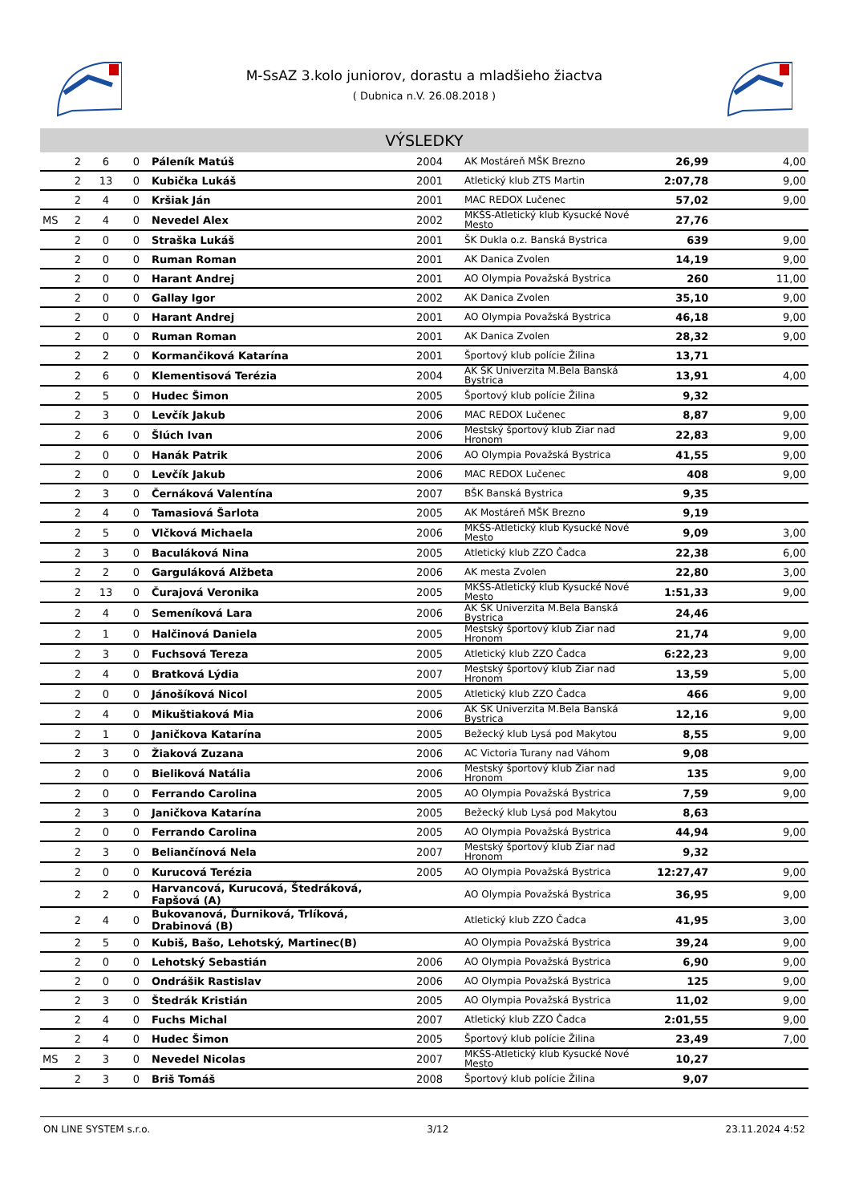M-SsAZ 3.kolo juniorov, dorastu a mladšieho žiactva
( Dubnica n.V. 26.08.2018 )
VÝSLEDKY
| | 2 | 6 | 0 | Páleník Matúš | 2004 | AK Mostáreň MŠK Brezno | 26,99 | 4,00 |
| | 2 | 13 | 0 | Kubička Lukáš | 2001 | Atletický klub ZTS Martin | 2:07,78 | 9,00 |
| | 2 | 4 | 0 | Kršiak Ján | 2001 | MAC REDOX Lučenec | 57,02 | 9,00 |
| MS | 2 | 4 | 0 | Nevedel Alex | 2002 | MKŠS-Atletický klub Kysucké Nové Mesto | 27,76 | |
| | 2 | 0 | 0 | Straška Lukáš | 2001 | ŠK Dukla o.z. Banská Bystrica | 639 | 9,00 |
| | 2 | 0 | 0 | Ruman Roman | 2001 | AK Danica Zvolen | 14,19 | 9,00 |
| | 2 | 0 | 0 | Harant Andrej | 2001 | AO Olympia Považská Bystrica | 260 | 11,00 |
| | 2 | 0 | 0 | Gallay Igor | 2002 | AK Danica Zvolen | 35,10 | 9,00 |
| | 2 | 0 | 0 | Harant Andrej | 2001 | AO Olympia Považská Bystrica | 46,18 | 9,00 |
| | 2 | 0 | 0 | Ruman Roman | 2001 | AK Danica Zvolen | 28,32 | 9,00 |
| | 2 | 2 | 0 | Kormančiková Katarína | 2001 | Športový klub polície Žilina | 13,71 | |
| | 2 | 6 | 0 | Klementisová Terézia | 2004 | AK ŠK Univerzita M.Bela Banská Bystrica | 13,91 | 4,00 |
| | 2 | 5 | 0 | Hudec Šimon | 2005 | Športový klub polície Žilina | 9,32 | |
| | 2 | 3 | 0 | Levčík Jakub | 2006 | MAC REDOX Lučenec | 8,87 | 9,00 |
| | 2 | 6 | 0 | Šlúch Ivan | 2006 | Mestský športový klub Žiar nad Hronom | 22,83 | 9,00 |
| | 2 | 0 | 0 | Hanák Patrik | 2006 | AO Olympia Považská Bystrica | 41,55 | 9,00 |
| | 2 | 0 | 0 | Levčík Jakub | 2006 | MAC REDOX Lučenec | 408 | 9,00 |
| | 2 | 3 | 0 | Černáková Valentína | 2007 | BŠK Banská Bystrica | 9,35 | |
| | 2 | 4 | 0 | Tamasiová Šarlota | 2005 | AK Mostáreň MŠK Brezno | 9,19 | |
| | 2 | 5 | 0 | Vlčková Michaela | 2006 | MKŠS-Atletický klub Kysucké Nové Mesto | 9,09 | 3,00 |
| | 2 | 3 | 0 | Baculáková Nina | 2005 | Atletický klub ZZO Čadca | 22,38 | 6,00 |
| | 2 | 2 | 0 | Garguláková Alžbeta | 2006 | AK mesta Zvolen | 22,80 | 3,00 |
| | 2 | 13 | 0 | Čurajová Veronika | 2005 | MKŠS-Atletický klub Kysucké Nové Mesto | 1:51,33 | 9,00 |
| | 2 | 4 | 0 | Semeníková Lara | 2006 | AK ŠK Univerzita M.Bela Banská Bystrica | 24,46 | |
| | 2 | 1 | 0 | Halčinová Daniela | 2005 | Mestský športový klub Žiar nad Hronom | 21,74 | 9,00 |
| | 2 | 3 | 0 | Fuchsová Tereza | 2005 | Atletický klub ZZO Čadca | 6:22,23 | 9,00 |
| | 2 | 4 | 0 | Bratková Lýdia | 2007 | Mestský športový klub Žiar nad Hronom | 13,59 | 5,00 |
| | 2 | 0 | 0 | Jánošíková Nicol | 2005 | Atletický klub ZZO Čadca | 466 | 9,00 |
| | 2 | 4 | 0 | Mikuštiaková Mia | 2006 | AK ŠK Univerzita M.Bela Banská Bystrica | 12,16 | 9,00 |
| | 2 | 1 | 0 | Janičkova Katarína | 2005 | Bežecký klub Lysá pod Makytou | 8,55 | 9,00 |
| | 2 | 3 | 0 | Žiaková Zuzana | 2006 | AC Victoria Turany nad Váhom | 9,08 | |
| | 2 | 0 | 0 | Bieliková Natália | 2006 | Mestský športový klub Žiar nad Hronom | 135 | 9,00 |
| | 2 | 0 | 0 | Ferrando Carolina | 2005 | AO Olympia Považská Bystrica | 7,59 | 9,00 |
| | 2 | 3 | 0 | Janičkova Katarína | 2005 | Bežecký klub Lysá pod Makytou | 8,63 | |
| | 2 | 0 | 0 | Ferrando Carolina | 2005 | AO Olympia Považská Bystrica | 44,94 | 9,00 |
| | 2 | 3 | 0 | Beliančínová Nela | 2007 | Mestský športový klub Žiar nad Hronom | 9,32 | |
| | 2 | 0 | 0 | Kurucová Terézia | 2005 | AO Olympia Považská Bystrica | 12:27,47 | 9,00 |
| | 2 | 2 | 0 | Harvancová, Kurucová, Štedráková, Fapšová (A) | | AO Olympia Považská Bystrica | 36,95 | 9,00 |
| | 2 | 4 | 0 | Bukovanová, Ďurniková, Trlíková, Drabinová (B) | | Atletický klub ZZO Čadca | 41,95 | 3,00 |
| | 2 | 5 | 0 | Kubiš, Bašo, Lehotský, Martinec(B) | | AO Olympia Považská Bystrica | 39,24 | 9,00 |
| | 2 | 0 | 0 | Lehotský Sebastián | 2006 | AO Olympia Považská Bystrica | 6,90 | 9,00 |
| | 2 | 0 | 0 | Ondrášik Rastislav | 2006 | AO Olympia Považská Bystrica | 125 | 9,00 |
| | 2 | 3 | 0 | Štedrák Kristián | 2005 | AO Olympia Považská Bystrica | 11,02 | 9,00 |
| | 2 | 4 | 0 | Fuchs Michal | 2007 | Atletický klub ZZO Čadca | 2:01,55 | 9,00 |
| | 2 | 4 | 0 | Hudec Šimon | 2005 | Športový klub polície Žilina | 23,49 | 7,00 |
| MS | 2 | 3 | 0 | Nevedel Nicolas | 2007 | MKŠS-Atletický klub Kysucké Nové Mesto | 10,27 | |
| | 2 | 3 | 0 | Briš Tomáš | 2008 | Športový klub polície Žilina | 9,07 | |
ON LINE SYSTEM s.r.o. 3/12 23.11.2024 4:52